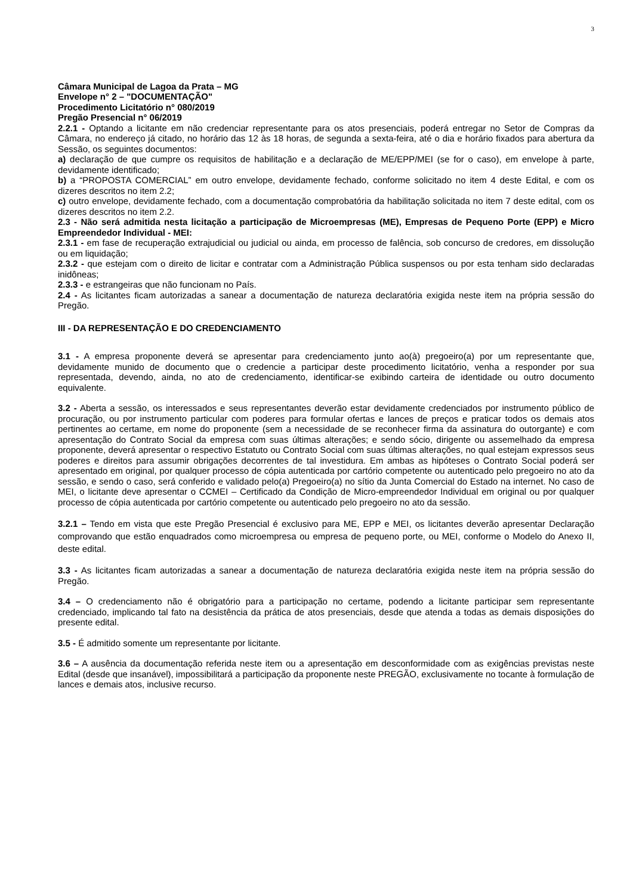3
Câmara Municipal de Lagoa da Prata – MG
Envelope n° 2 – "DOCUMENTAÇÃO"
Procedimento Licitatório n° 080/2019
Pregão Presencial n° 06/2019
2.2.1 - Optando a licitante em não credenciar representante para os atos presenciais, poderá entregar no Setor de Compras da Câmara, no endereço já citado, no horário das 12 às 18 horas, de segunda a sexta-feira, até o dia e horário fixados para abertura da Sessão, os seguintes documentos:
a) declaração de que cumpre os requisitos de habilitação e a declaração de ME/EPP/MEI (se for o caso), em envelope à parte, devidamente identificado;
b) a “PROPOSTA COMERCIAL” em outro envelope, devidamente fechado, conforme solicitado no item 4 deste Edital, e com os dizeres descritos no item 2.2;
c) outro envelope, devidamente fechado, com a documentação comprobatória da habilitação solicitada no item 7 deste edital, com os dizeres descritos no item 2.2.
2.3 - Não será admitida nesta licitação a participação de Microempresas (ME), Empresas de Pequeno Porte (EPP) e Micro Empreendedor Individual - MEI:
2.3.1 - em fase de recuperação extrajudicial ou judicial ou ainda, em processo de falência, sob concurso de credores, em dissolução ou em liquidação;
2.3.2 - que estejam com o direito de licitar e contratar com a Administração Pública suspensos ou por esta tenham sido declaradas inidôneas;
2.3.3 - e estrangeiras que não funcionam no País.
2.4 - As licitantes ficam autorizadas a sanear a documentação de natureza declaratória exigida neste item na própria sessão do Pregão.
III - DA REPRESENTAÇÃO E DO CREDENCIAMENTO
3.1 - A empresa proponente deverá se apresentar para credenciamento junto ao(à) pregoeiro(a) por um representante que, devidamente munido de documento que o credencie a participar deste procedimento licitatório, venha a responder por sua representada, devendo, ainda, no ato de credenciamento, identificar-se exibindo carteira de identidade ou outro documento equivalente.
3.2 - Aberta a sessão, os interessados e seus representantes deverão estar devidamente credenciados por instrumento público de procuração, ou por instrumento particular com poderes para formular ofertas e lances de preços e praticar todos os demais atos pertinentes ao certame, em nome do proponente (sem a necessidade de se reconhecer firma da assinatura do outorgante) e com apresentação do Contrato Social da empresa com suas últimas alterações; e sendo sócio, dirigente ou assemelhado da empresa proponente, deverá apresentar o respectivo Estatuto ou Contrato Social com suas últimas alterações, no qual estejam expressos seus poderes e direitos para assumir obrigações decorrentes de tal investidura. Em ambas as hipóteses o Contrato Social poderá ser apresentado em original, por qualquer processo de cópia autenticada por cartório competente ou autenticado pelo pregoeiro no ato da sessão, e sendo o caso, será conferido e validado pelo(a) Pregoeiro(a) no sítio da Junta Comercial do Estado na internet. No caso de MEI, o licitante deve apresentar o CCMEI – Certificado da Condição de Micro-empreendedor Individual em original ou por qualquer processo de cópia autenticada por cartório competente ou autenticado pelo pregoeiro no ato da sessão.
3.2.1 – Tendo em vista que este Pregão Presencial é exclusivo para ME, EPP e MEI, os licitantes deverão apresentar Declaração comprovando que estão enquadrados como microempresa ou empresa de pequeno porte, ou MEI, conforme o Modelo do Anexo II, deste edital.
3.3 - As licitantes ficam autorizadas a sanear a documentação de natureza declaratória exigida neste item na própria sessão do Pregão.
3.4 – O credenciamento não é obrigatório para a participação no certame, podendo a licitante participar sem representante credenciado, implicando tal fato na desistência da prática de atos presenciais, desde que atenda a todas as demais disposições do presente edital.
3.5 - É admitido somente um representante por licitante.
3.6 – A ausência da documentação referida neste item ou a apresentação em desconformidade com as exigências previstas neste Edital (desde que insanável), impossibilitará a participação da proponente neste PREGÃO, exclusivamente no tocante à formulação de lances e demais atos, inclusive recurso.